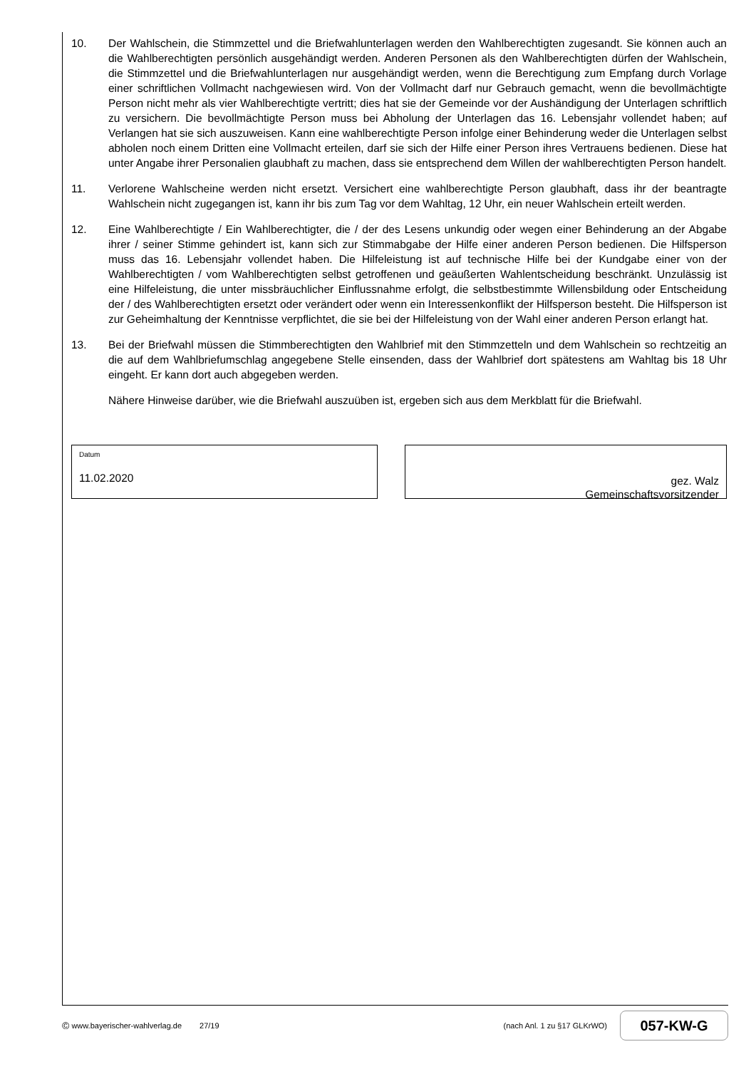10. Der Wahlschein, die Stimmzettel und die Briefwahlunterlagen werden den Wahlberechtigten zugesandt. Sie können auch an die Wahlberechtigten persönlich ausgehändigt werden. Anderen Personen als den Wahlberechtigten dürfen der Wahlschein, die Stimmzettel und die Briefwahlunterlagen nur ausgehändigt werden, wenn die Berechtigung zum Empfang durch Vorlage einer schriftlichen Vollmacht nachgewiesen wird. Von der Vollmacht darf nur Gebrauch gemacht, wenn die bevollmächtigte Person nicht mehr als vier Wahlberechtigte vertritt; dies hat sie der Gemeinde vor der Aushändigung der Unterlagen schriftlich zu versichern. Die bevollmächtigte Person muss bei Abholung der Unterlagen das 16. Lebensjahr vollendet haben; auf Verlangen hat sie sich auszuweisen. Kann eine wahlberechtigte Person infolge einer Behinderung weder die Unterlagen selbst abholen noch einem Dritten eine Vollmacht erteilen, darf sie sich der Hilfe einer Person ihres Vertrauens bedienen. Diese hat unter Angabe ihrer Personalien glaubhaft zu machen, dass sie entsprechend dem Willen der wahlberechtigten Person handelt.
11. Verlorene Wahlscheine werden nicht ersetzt. Versichert eine wahlberechtigte Person glaubhaft, dass ihr der beantragte Wahlschein nicht zugegangen ist, kann ihr bis zum Tag vor dem Wahltag, 12 Uhr, ein neuer Wahlschein erteilt werden.
12. Eine Wahlberechtigte / Ein Wahlberechtigter, die / der des Lesens unkundig oder wegen einer Behinderung an der Abgabe ihrer / seiner Stimme gehindert ist, kann sich zur Stimmabgabe der Hilfe einer anderen Person bedienen. Die Hilfsperson muss das 16. Lebensjahr vollendet haben. Die Hilfeleistung ist auf technische Hilfe bei der Kundgabe einer von der Wahlberechtigten / vom Wahlberechtigten selbst getroffenen und geäußerten Wahlentscheidung beschränkt. Unzulässig ist eine Hilfeleistung, die unter missbräuchlicher Einflussnahme erfolgt, die selbstbestimmte Willensbildung oder Entscheidung der / des Wahlberechtigten ersetzt oder verändert oder wenn ein Interessenkonflikt der Hilfsperson besteht. Die Hilfsperson ist zur Geheimhaltung der Kenntnisse verpflichtet, die sie bei der Hilfeleistung von der Wahl einer anderen Person erlangt hat.
13. Bei der Briefwahl müssen die Stimmberechtigten den Wahlbrief mit den Stimmzetteln und dem Wahlschein so rechtzeitig an die auf dem Wahlbriefumschlag angegebene Stelle einsenden, dass der Wahlbrief dort spätestens am Wahltag bis 18 Uhr eingeht. Er kann dort auch abgegeben werden.
Nähere Hinweise darüber, wie die Briefwahl auszuüben ist, ergeben sich aus dem Merkblatt für die Briefwahl.
Datum
11.02.2020
gez. Walz
Gemeinschaftsvorsitzender
© www.bayerischer-wahlverlag.de 27/19 (nach Anl. 1 zu §17 GLKrWO)
057-KW-G